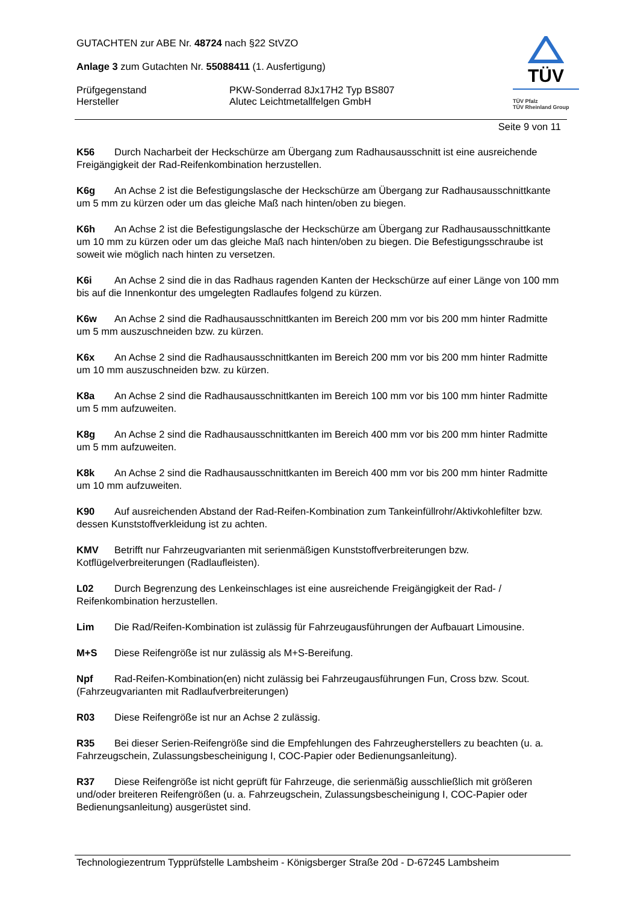GUTACHTEN zur ABE Nr. 48724 nach §22 StVZO
Anlage 3 zum Gutachten Nr. 55088411 (1. Ausfertigung)
Prüfgegenstand PKW-Sonderrad 8Jx17H2 Typ BS807
Hersteller Alutec Leichtmetallfelgen GmbH
TÜV
TÜV Pfalz
TÜV Rheinland Group
Seite 9 von 11
K56 Durch Nacharbeit der Heckschürze am Übergang zum Radhausausschnitt ist eine ausreichende Freigängigkeit der Rad-Reifenkombination herzustellen.
K6g An Achse 2 ist die Befestigungslasche der Heckschürze am Übergang zur Radhausausschnittkante um 5 mm zu kürzen oder um das gleiche Maß nach hinten/oben zu biegen.
K6h An Achse 2 ist die Befestigungslasche der Heckschürze am Übergang zur Radhausausschnittkante um 10 mm zu kürzen oder um das gleiche Maß nach hinten/oben zu biegen. Die Befestigungsschraube ist soweit wie möglich nach hinten zu versetzen.
K6i An Achse 2 sind die in das Radhaus ragenden Kanten der Heckschürze auf einer Länge von 100 mm bis auf die Innenkontur des umgelegten Radlaufes folgend zu kürzen.
K6w An Achse 2 sind die Radhausausschnittkanten im Bereich 200 mm vor bis 200 mm hinter Radmitte um 5 mm auszuschneiden bzw. zu kürzen.
K6x An Achse 2 sind die Radhausausschnittkanten im Bereich 200 mm vor bis 200 mm hinter Radmitte um 10 mm auszuschneiden bzw. zu kürzen.
K8a An Achse 2 sind die Radhausausschnittkanten im Bereich 100 mm vor bis 100 mm hinter Radmitte um 5 mm aufzuweiten.
K8g An Achse 2 sind die Radhausausschnittkanten im Bereich 400 mm vor bis 200 mm hinter Radmitte um 5 mm aufzuweiten.
K8k An Achse 2 sind die Radhausausschnittkanten im Bereich 400 mm vor bis 200 mm hinter Radmitte um 10 mm aufzuweiten.
K90 Auf ausreichenden Abstand der Rad-Reifen-Kombination zum Tankeinfüllrohr/Aktivkohlefilter bzw. dessen Kunststoffverkleidung ist zu achten.
KMV Betrifft nur Fahrzeugvarianten mit serienmäßigen Kunststoffverbreiterungen bzw. Kotflügelverbreiterungen (Radlaufleisten).
L02 Durch Begrenzung des Lenkeinschlages ist eine ausreichende Freigängigkeit der Rad- / Reifenkombination herzustellen.
Lim Die Rad/Reifen-Kombination ist zulässig für Fahrzeugausführungen der Aufbauart Limousine.
M+S Diese Reifengröße ist nur zulässig als M+S-Bereifung.
Npf Rad-Reifen-Kombination(en) nicht zulässig bei Fahrzeugausführungen Fun, Cross bzw. Scout. (Fahrzeugvarianten mit Radlaufverbreiterungen)
R03 Diese Reifengröße ist nur an Achse 2 zulässig.
R35 Bei dieser Serien-Reifengröße sind die Empfehlungen des Fahrzeugherstellers zu beachten (u. a. Fahrzeugschein, Zulassungsbescheinigung I, COC-Papier oder Bedienungsanleitung).
R37 Diese Reifengröße ist nicht geprüft für Fahrzeuge, die serienmäßig ausschließlich mit größeren und/oder breiteren Reifengrößen (u. a. Fahrzeugschein, Zulassungsbescheinigung I, COC-Papier oder Bedienungsanleitung) ausgerüstet sind.
Technologiezentrum Typprüfstelle Lambsheim - Königsberger Straße 20d - D-67245 Lambsheim